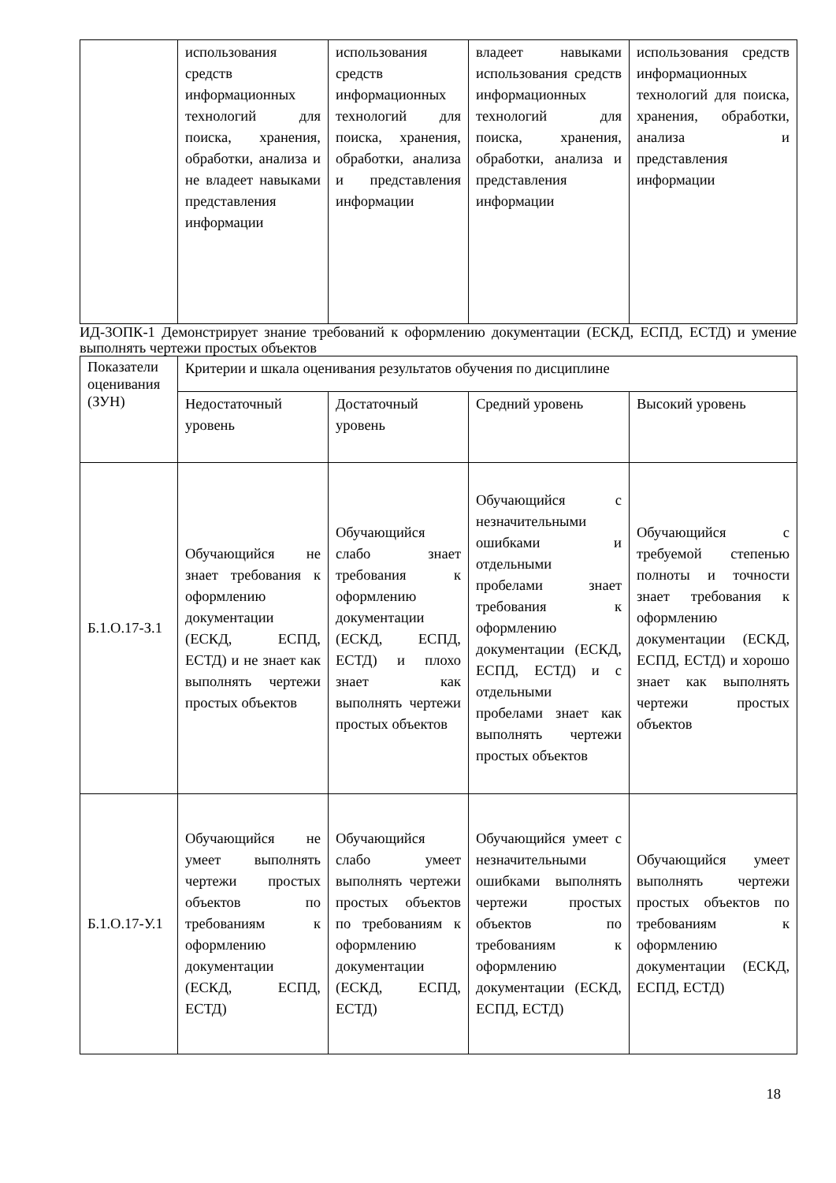| | использования средств информационных технологий для поиска, хранения, обработки, анализа и не владеет навыками представления информации | использования средств информационных технологий для поиска, хранения, обработки, анализа и представления информации | владеет навыками использования средств информационных технологий для поиска, хранения, обработки, анализа и представления информации | использования средств информационных технологий для поиска, хранения, обработки, анализа и представления информации |
ИД-3ОПК-1 Демонстрирует знание требований к оформлению документации (ЕСКД, ЕСПД, ЕСТД) и умение выполнять чертежи простых объектов
| Показатели оценивания (ЗУН) | Критерии и шкала оценивания результатов обучения по дисциплине | | | |
| | Недостаточный уровень | Достаточный уровень | Средний уровень | Высокий уровень |
| Б.1.О.17-З.1 | Обучающийся не знает требования к оформлению документации (ЕСКД, ЕСПД, ЕСТД) и не знает как выполнять чертежи простых объектов | Обучающийся слабо знает требования к оформлению документации (ЕСКД, ЕСПД, ЕСТД) и плохо знает как выполнять чертежи простых объектов | Обучающийся с незначительными ошибками и отдельными пробелами знает требования к оформлению документации (ЕСКД, ЕСПД, ЕСТД) и с отдельными пробелами знает как выполнять чертежи простых объектов | Обучающийся с требуемой степенью полноты и точности знает требования к оформлению документации (ЕСКД, ЕСПД, ЕСТД) и хорошо знает как выполнять чертежи простых объектов |
| Б.1.О.17-У.1 | Обучающийся не умеет выполнять чертежи простых объектов по требованиям к оформлению документации (ЕСКД, ЕСПД, ЕСТД) | Обучающийся слабо умеет выполнять чертежи простых объектов по требованиям к оформлению документации (ЕСКД, ЕСПД, ЕСТД) | Обучающийся умеет с незначительными ошибками выполнять чертежи простых объектов по требованиям к оформлению документации (ЕСКД, ЕСПД, ЕСТД) | Обучающийся умеет выполнять чертежи простых объектов по требованиям к оформлению документации (ЕСКД, ЕСПД, ЕСТД) |
18